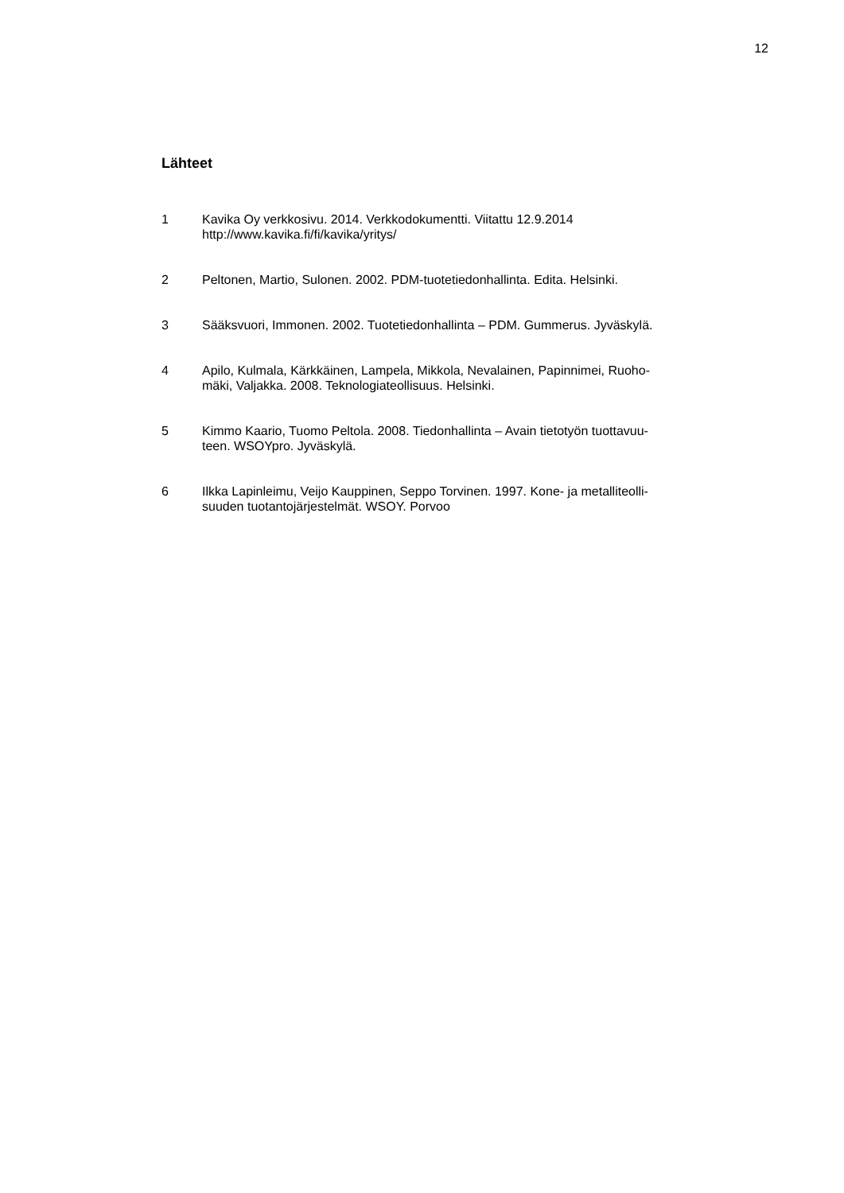12
Lähteet
1 Kavika Oy verkkosivu. 2014. Verkkodokumentti. Viitattu 12.9.2014
http://www.kavika.fi/fi/kavika/yritys/
2 Peltonen, Martio, Sulonen. 2002. PDM-tuotetiedonhallinta. Edita. Helsinki.
3 Sääksvuori, Immonen. 2002. Tuotetiedonhallinta – PDM. Gummerus. Jyväskylä.
4 Apilo, Kulmala, Kärkkäinen, Lampela, Mikkola, Nevalainen, Papinnimei, Ruoho-
mäki, Valjakka. 2008. Teknologiateollisuus. Helsinki.
5 Kimmo Kaario, Tuomo Peltola. 2008. Tiedonhallinta – Avain tietotyön tuottavuu-
teen. WSOYpro. Jyväskylä.
6 Ilkka Lapinleimu, Veijo Kauppinen, Seppo Torvinen. 1997. Kone- ja metalliteolli-
suuden tuotantojärjestelmät. WSOY. Porvoo